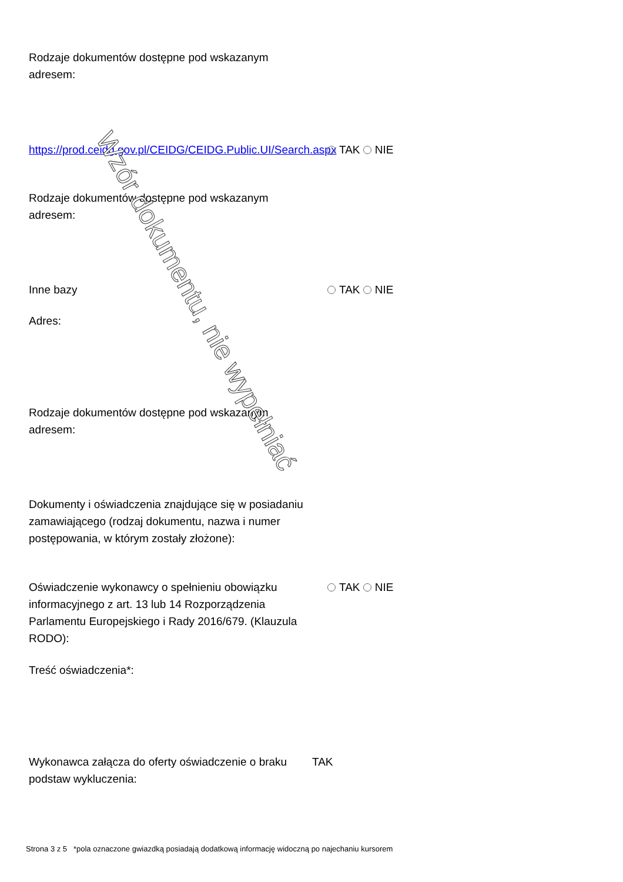Rodzaje dokumentów dostępne pod wskazanym adresem:
https://prod.ceidg.gov.pl/CEIDG/CEIDG.Public.UI/Search.aspx
TAK NIE
Rodzaje dokumentów dostępne pod wskazanym adresem:
Inne bazy TAK NIE
Adres:
Rodzaje dokumentów dostępne pod wskazanym adresem:
Dokumenty i oświadczenia znajdujące się w posiadaniu zamawiającego (rodzaj dokumentu, nazwa i numer postępowania, w którym zostały złożone):
Oświadczenie wykonawcy o spełnieniu obowiązku informacyjnego z art. 13 lub 14 Rozporządzenia Parlamentu Europejskiego i Rady 2016/679. (Klauzula RODO):
TAK NIE
Treść oświadczenia*:
Wykonawca załącza do oferty oświadczenie o braku podstaw wykluczenia:
TAK
Strona 3 z 5 *pola oznaczone gwiazdką posiadają dodatkową informację widoczną po najechaniu kursorem
Wzór dokumentu, nie wypełniać